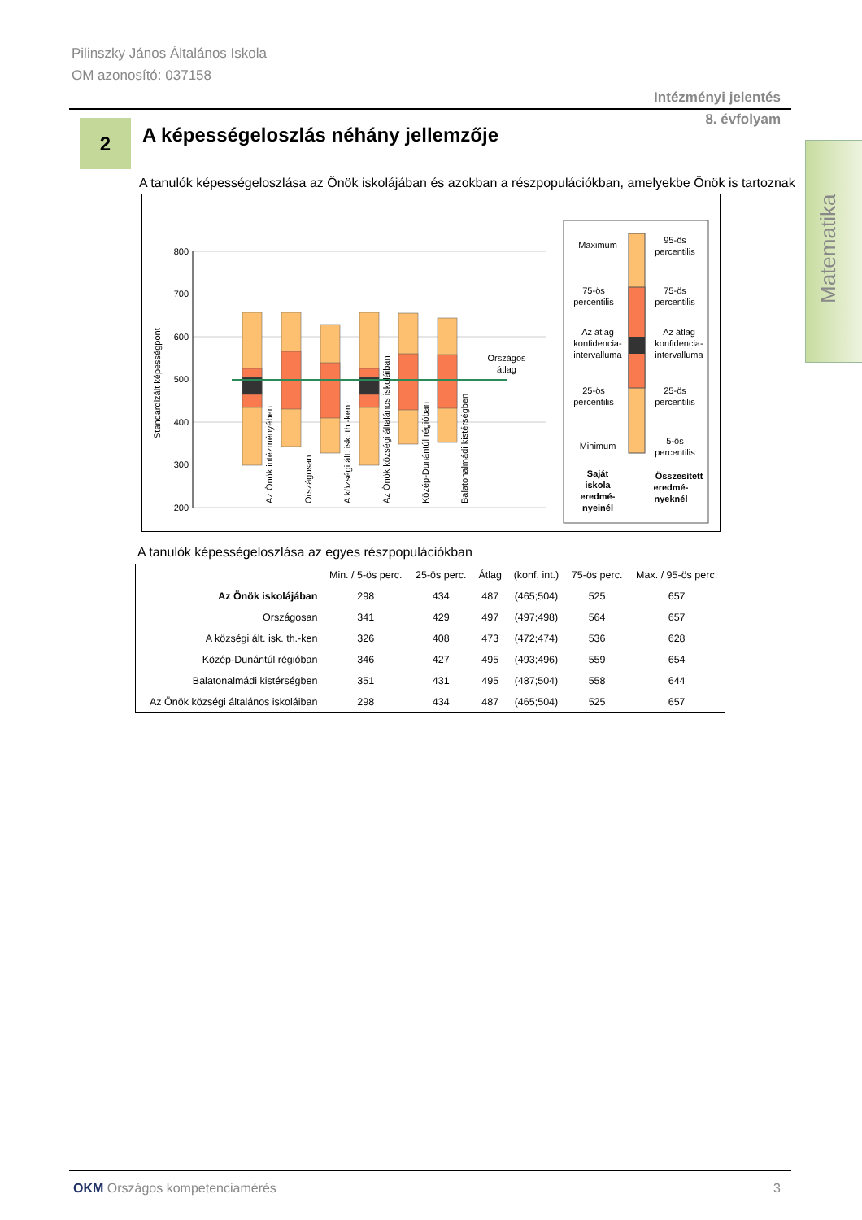Pilinszky János Általános Iskola
OM azonosító: 037158
Intézményi jelentés
8. évfolyam
2
A képességeloszlás néhány jellemzője
Matematika
A tanulók képességeloszlása az Önök iskolájában és azokban a részpopulációkban, amelyekbe Önök is tartoznak
800
700
600
500
400
300
200
Standardizált képességpont
Országos
átlag
Az Önök intézményében
Országosan
A községi ált. isk. th.-ken
Az Önök községi általános iskoláiban
Közép-Dunántúl régióban
Balatonalmádi kistérségben
Maximum
75-ös
percentilis
Az átlag
konfidencia-
intervalluma
25-ös
percentilis
Minimum
95-ös
percentilis
75-ös
percentilis
Az átlag
konfidencia-
intervalluma
25-ös
percentilis
5-ös
percentilis
Saját
iskola
eredmé-
nyeinél
Összesített
eredmé-
nyeknél
A tanulók képességeloszlása az egyes részpopulációkban
| | Min. / 5-ös perc. | 25-ös perc. | Átlag | (konf. int.) | 75-ös perc. | Max. / 95-ös perc. |
| --- | --- | --- | --- | --- | --- | --- |
| Az Önök iskolájában | 298 | 434 | 487 | (465;504) | 525 | 657 |
| Országosan | 341 | 429 | 497 | (497;498) | 564 | 657 |
| A községi ált. isk. th.-ken | 326 | 408 | 473 | (472;474) | 536 | 628 |
| Közép-Dunántúl régióban | 346 | 427 | 495 | (493;496) | 559 | 654 |
| Balatonalmádi kistérségben | 351 | 431 | 495 | (487;504) | 558 | 644 |
| Az Önök községi általános iskoláiban | 298 | 434 | 487 | (465;504) | 525 | 657 |
OKM Országos kompetenciamérés 3